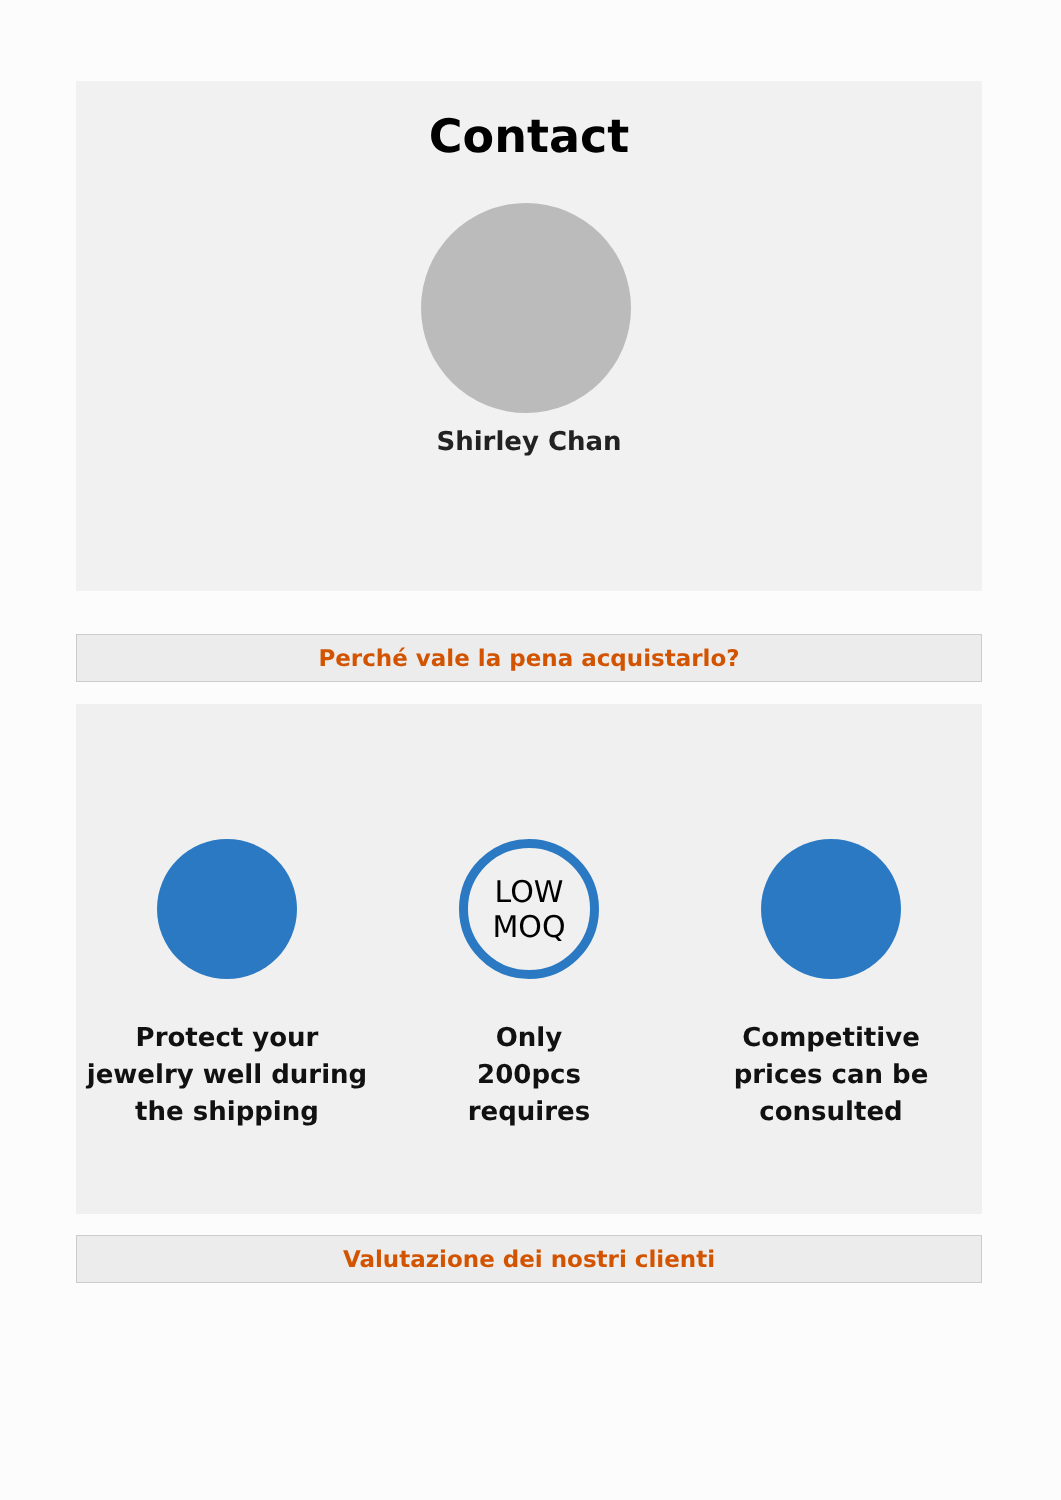Contact
Shirley Chan
Perché vale la pena acquistarlo?
Protect your
jewelry well during
the shipping
LOW
MOQ
Only
200pcs
requires
Competitive
prices can be
consulted
Valutazione dei nostri clienti